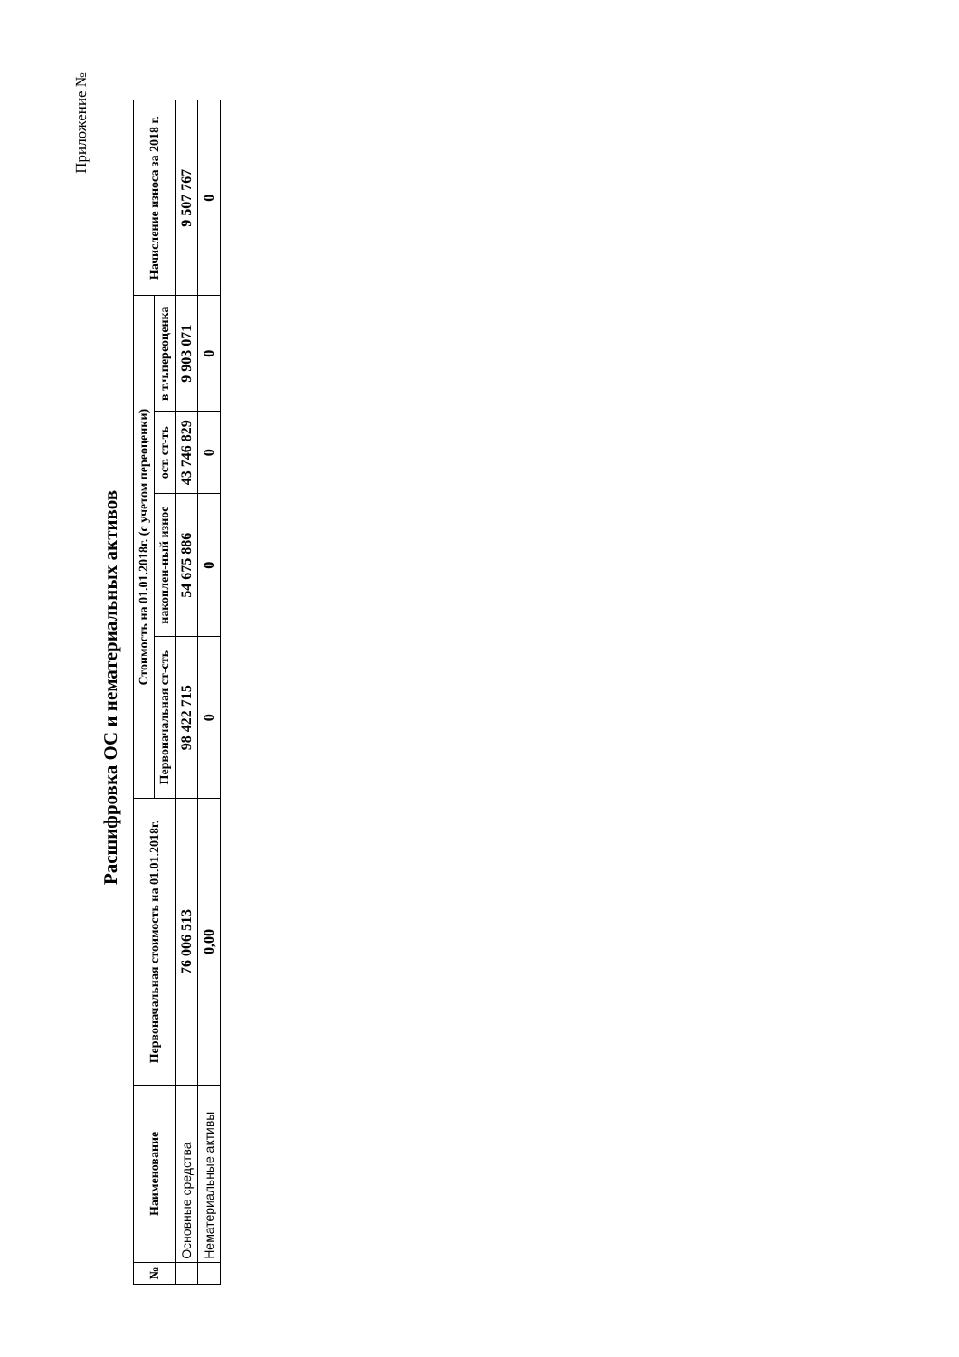Приложение №
Расшифровка ОС и нематериальных активов
| № | Наименование | Первоначальная стоимость на 01.01.2018г. | Стоимость на 01.01.2018г. (с учетом переоценки) | | | | Начисление износа за 2018 г. |
| --- | --- | --- | --- | --- | --- | --- | --- |
| | | | Первоначальная ст-сть | накоплен-ный износ | ост. ст-ть | в т.ч.переоценка | |
| | Основные средства | 76 006 513 | 98 422 715 | 54 675 886 | 43 746 829 | 9 903 071 | 9 507 767 |
| | Нематериальные активы | 0,00 | 0 | 0 | 0 | 0 | 0 |